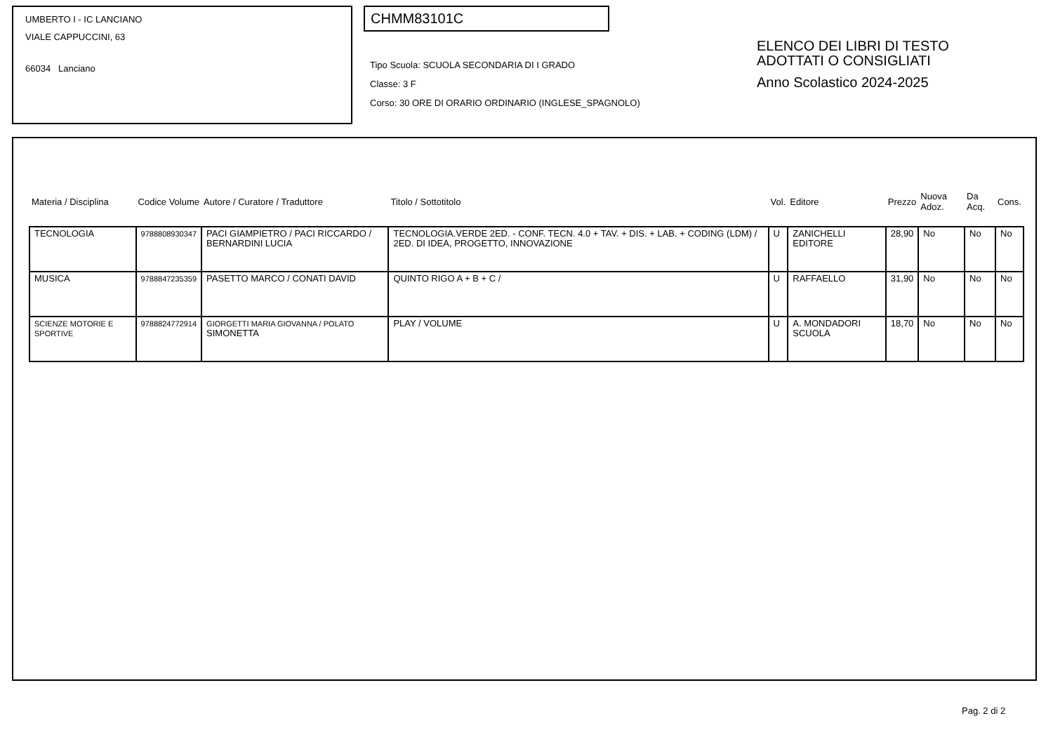UMBERTO I - IC LANCIANO
VIALE CAPPUCCINI, 63
66034 Lanciano
CHMM83101C
Tipo Scuola: SCUOLA SECONDARIA DI I GRADO
Classe: 3 F
Corso: 30 ORE DI ORARIO ORDINARIO (INGLESE_SPAGNOLO)
ELENCO DEI LIBRI DI TESTO
ADOTTATI O CONSIGLIATI
Anno Scolastico 2024-2025
| Materia / Disciplina | Codice Volume | Autore / Curatore / Traduttore | Titolo / Sottotitolo | Vol. | Editore | Prezzo | Nuova Adoz. | Da Acq. | Cons. |
| --- | --- | --- | --- | --- | --- | --- | --- | --- | --- |
| TECNOLOGIA | 9788808930347 | PACI GIAMPIETRO / PACI RICCARDO / BERNARDINI LUCIA | TECNOLOGIA.VERDE 2ED. - CONF. TECN. 4.0 + TAV. + DIS. + LAB. + CODING (LDM) / 2ED. DI IDEA, PROGETTO, INNOVAZIONE | U | ZANICHELLI EDITORE | 28,90 | No | No | No |
| MUSICA | 9788847235359 | PASETTO MARCO / CONATI DAVID | QUINTO RIGO A + B + C / | U | RAFFAELLO | 31,90 | No | No | No |
| SCIENZE MOTORIE E SPORTIVE | 9788824772914 | GIORGETTI MARIA GIOVANNA / POLATO SIMONETTA | PLAY / VOLUME | U | A. MONDADORI SCUOLA | 18,70 | No | No | No |
Pag. 2 di 2